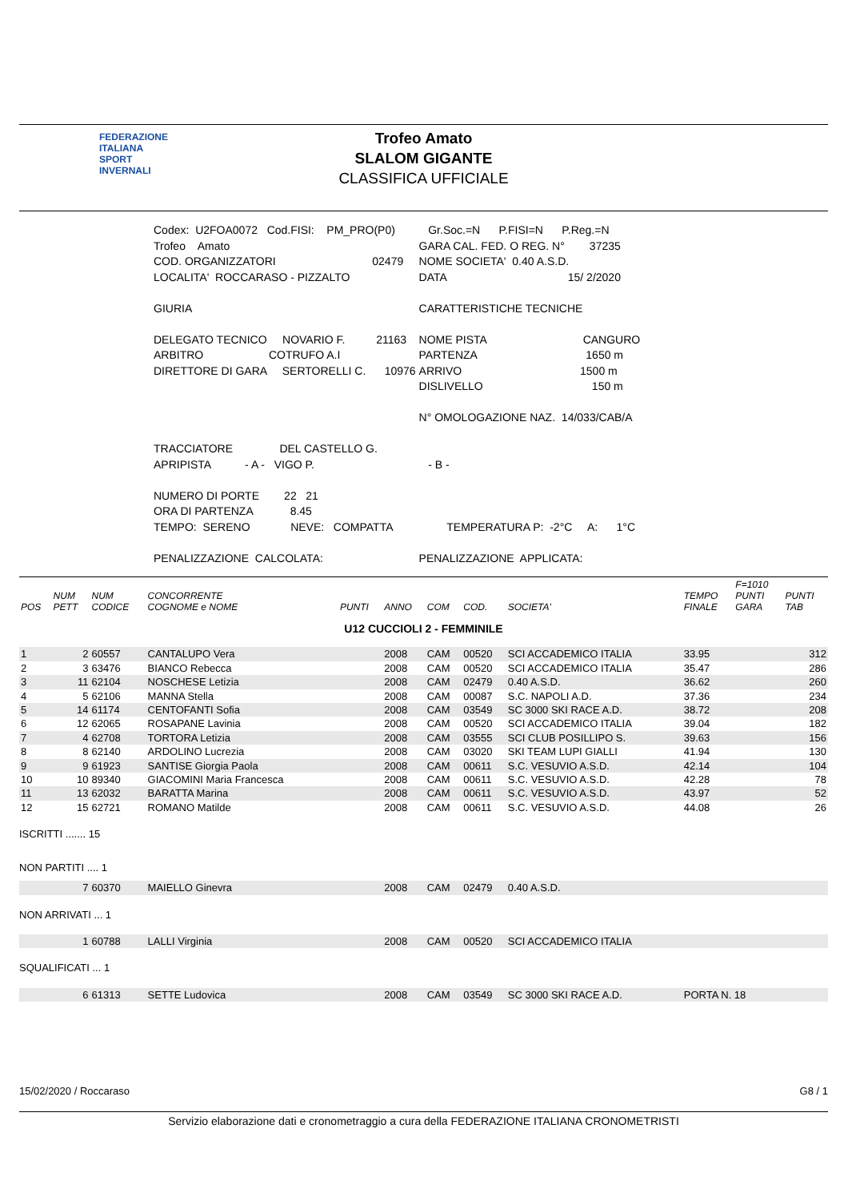FEDERAZIONE
ITALIANA
SPORT
INVERNALI
Trofeo Amato
SLALOM GIGANTE
CLASSIFICA UFFICIALE
| Codex: U2FOA0072 Cod.FISI: PM_PRO(P0) | Gr.Soc.=N P.FISI=N P.Reg.=N |
| Trofeo Amato | GARA CAL. FED. O REG. N° 37235 |
| COD. ORGANIZZATORI 02479 | NOME SOCIETA' 0.40 A.S.D. |
| LOCALITA' ROCCARASO - PIZZALTO | DATA 15/ 2/2020 |
| GIURIA | CARATTERISTICHE TECNICHE |
| DELEGATO TECNICO NOVARIO F. 21163 | NOME PISTA CANGURO |
| ARBITRO COTRUFO A.I | PARTENZA 1650 m |
| DIRETTORE DI GARA SERTORELLI C. 10976 | ARRIVO 1500 m |
| | DISLIVELLO 150 m |
| | N° OMOLOGAZIONE NAZ. 14/033/CAB/A |
| TRACCIATORE DEL CASTELLO G. | |
| APRIPISTA - A - VIGO P. | - B - |
| NUMERO DI PORTE 22 21 | |
| ORA DI PARTENZA 8.45 | |
| TEMPO: SERENO NEVE: COMPATTA | TEMPERATURA P: -2°C A: 1°C |
| PENALIZZAZIONE CALCOLATA: | PENALIZZAZIONE APPLICATA: |
| POS | NUM PETT | NUM CODICE | CONCORRENTE COGNOME e NOME | PUNTI | ANNO | COM | COD. | SOCIETA' | TEMPO FINALE | F=1010 PUNTI GARA | PUNTI TAB |
| --- | --- | --- | --- | --- | --- | --- | --- | --- | --- | --- | --- |
| U12 CUCCIOLI 2 - FEMMINILE | | | | | | | | | | | |
| 1 | 2 | 60557 | CANTALUPO Vera | | 2008 | CAM | 00520 | SCI ACCADEMICO ITALIA | 33.95 | | 312 |
| 2 | 3 | 63476 | BIANCO Rebecca | | 2008 | CAM | 00520 | SCI ACCADEMICO ITALIA | 35.47 | | 286 |
| 3 | 11 | 62104 | NOSCHESE Letizia | | 2008 | CAM | 02479 | 0.40 A.S.D. | 36.62 | | 260 |
| 4 | 5 | 62106 | MANNA Stella | | 2008 | CAM | 00087 | S.C. NAPOLI A.D. | 37.36 | | 234 |
| 5 | 14 | 61174 | CENTOFANTI Sofia | | 2008 | CAM | 03549 | SC 3000 SKI RACE A.D. | 38.72 | | 208 |
| 6 | 12 | 62065 | ROSAPANE Lavinia | | 2008 | CAM | 00520 | SCI ACCADEMICO ITALIA | 39.04 | | 182 |
| 7 | 4 | 62708 | TORTORA Letizia | | 2008 | CAM | 03555 | SCI CLUB POSILLIPO S. | 39.63 | | 156 |
| 8 | 8 | 62140 | ARDOLINO Lucrezia | | 2008 | CAM | 03020 | SKI TEAM LUPI GIALLI | 41.94 | | 130 |
| 9 | 9 | 61923 | SANTISE Giorgia Paola | | 2008 | CAM | 00611 | S.C. VESUVIO A.S.D. | 42.14 | | 104 |
| 10 | 10 | 89340 | GIACOMINI Maria Francesca | | 2008 | CAM | 00611 | S.C. VESUVIO A.S.D. | 42.28 | | 78 |
| 11 | 13 | 62032 | BARATTA Marina | | 2008 | CAM | 00611 | S.C. VESUVIO A.S.D. | 43.97 | | 52 |
| 12 | 15 | 62721 | ROMANO Matilde | | 2008 | CAM | 00611 | S.C. VESUVIO A.S.D. | 44.08 | | 26 |
| ISCRITTI ....... 15 | | | | | | | | | | | |
| NON PARTITI .... 1 | | | | | | | | | | | |
| | 7 | 60370 | MAIELLO Ginevra | | 2008 | CAM | 02479 | 0.40 A.S.D. | | | |
| NON ARRIVATI ... 1 | | | | | | | | | | | |
| | 1 | 60788 | LALLI Virginia | | 2008 | CAM | 00520 | SCI ACCADEMICO ITALIA | | | |
| SQUALIFICATI ... 1 | | | | | | | | | | | |
| | 6 | 61313 | SETTE Ludovica | | 2008 | CAM | 03549 | SC 3000 SKI RACE A.D. | PORTA N. 18 | | |
15/02/2020 / Roccaraso G8 / 1
Servizio elaborazione dati e cronometraggio a cura della FEDERAZIONE ITALIANA CRONOMETRISTI